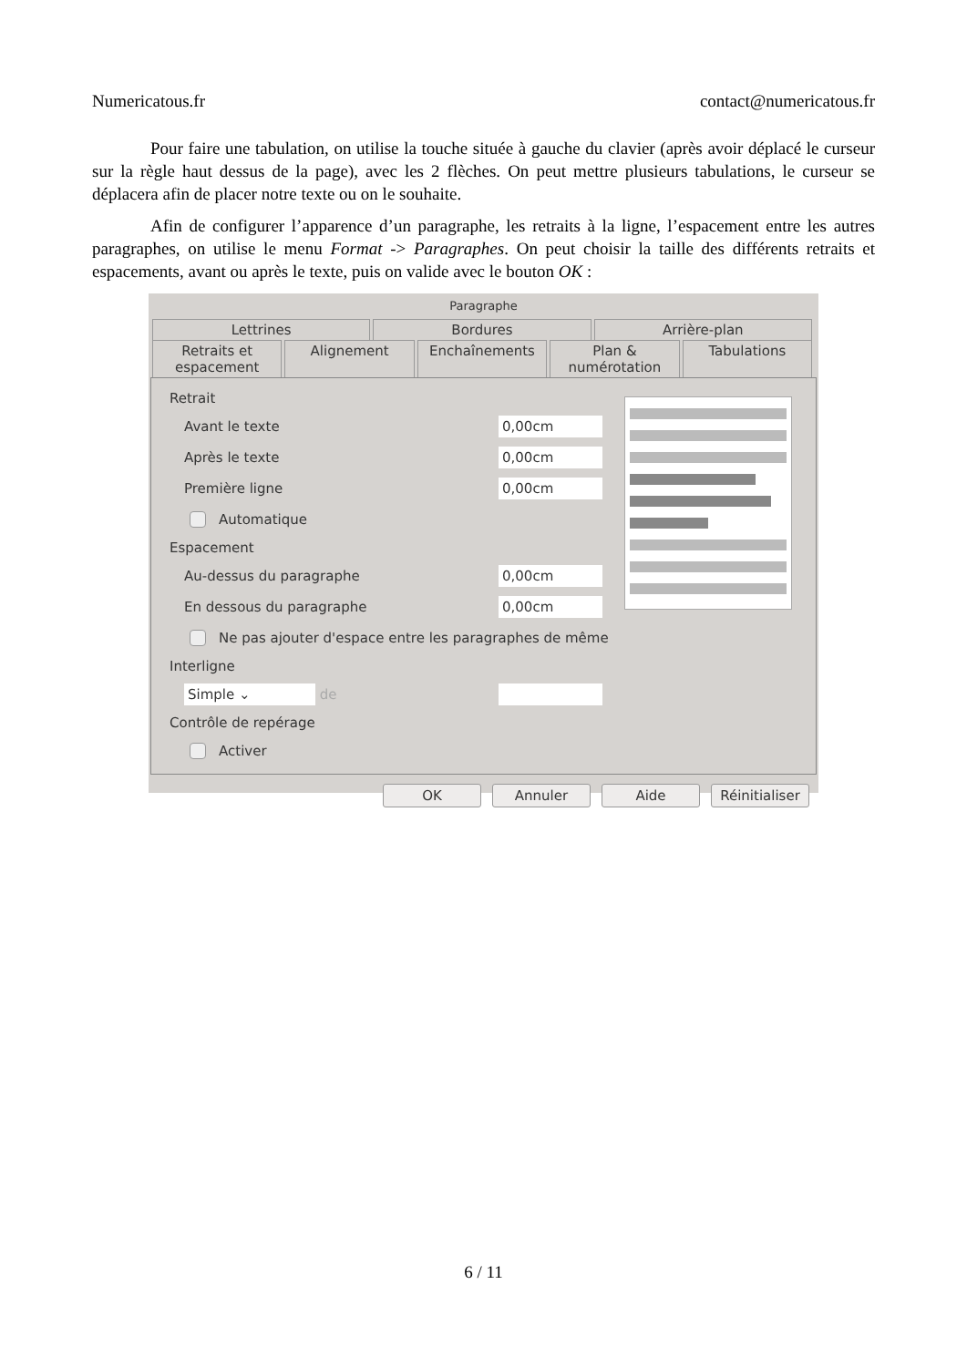Numericatous.fr contact@numericatous.fr
Pour faire une tabulation, on utilise la touche située à gauche du clavier (après avoir déplacé le curseur sur la règle haut dessus de la page), avec les 2 flèches. On peut mettre plusieurs tabulations, le curseur se déplacera afin de placer notre texte ou on le souhaite.
Afin de configurer l’apparence d’un paragraphe, les retraits à la ligne, l’espacement entre les autres paragraphes, on utilise le menu Format -> Paragraphes. On peut choisir la taille des différents retraits et espacements, avant ou après le texte, puis on valide avec le bouton OK :
Paragraphe
Lettrines Bordures Arrière-plan
Retraits et espacement Alignement Enchaînements Plan & numérotation Tabulations
Retrait
Avant le texte 0,00cm
Après le texte 0,00cm
Première ligne 0,00cm
Automatique
Espacement
Au-dessus du paragraphe 0,00cm
En dessous du paragraphe 0,00cm
Ne pas ajouter d'espace entre les paragraphes de même
Interligne
Simple ⌄ de
Contrôle de repérage
Activer
OK Annuler Aide Réinitialiser
6 / 11